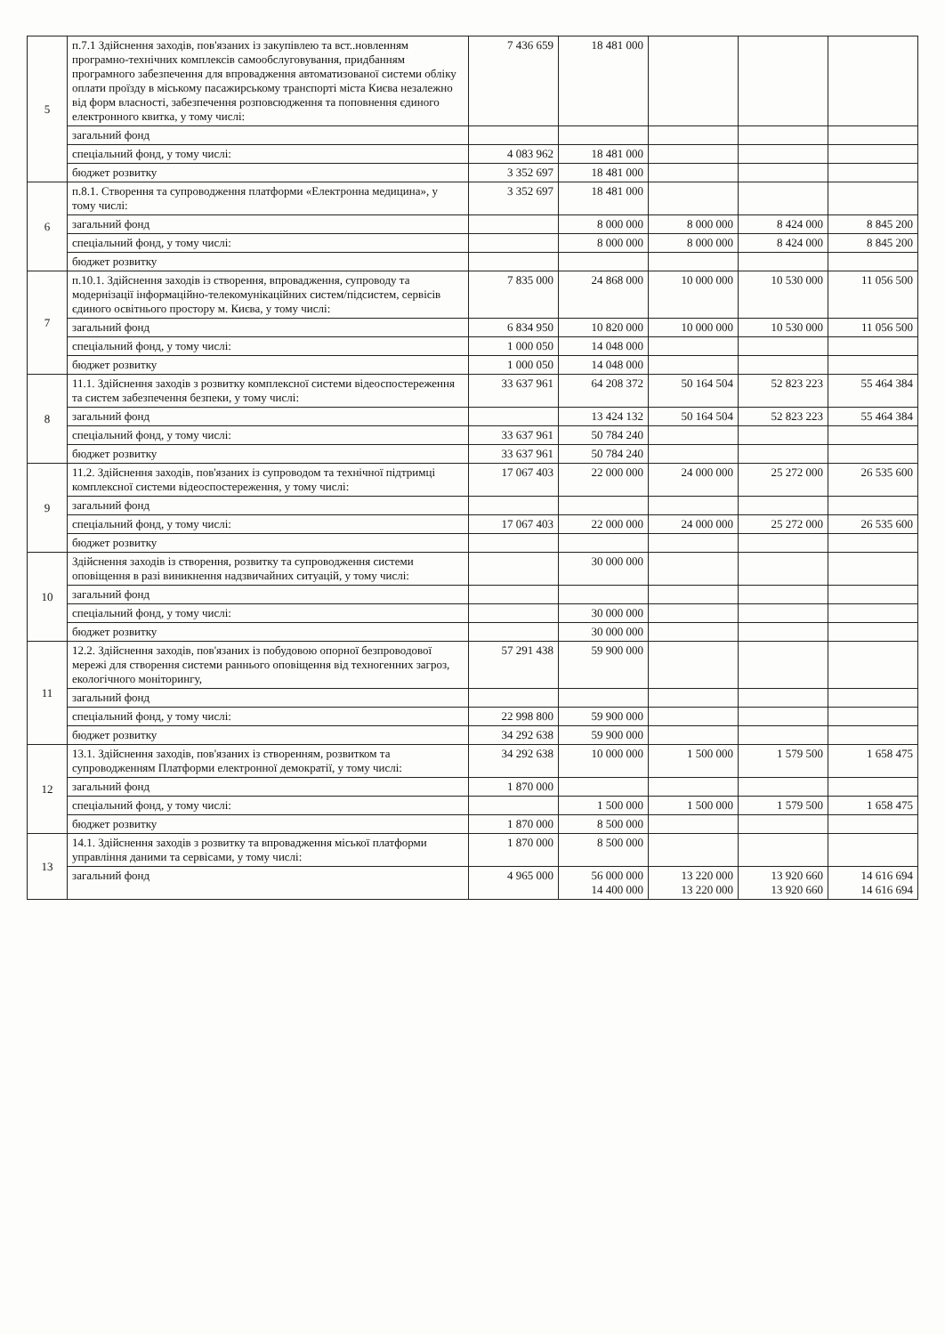| 5 | п.7.1 Здійснення заходів, пов'язаних із закупівлею та вст..новленням програмно-технічних комплексів самообслуговування, придбанням програмного забезпечення для впровадження автоматизованої системи обліку оплати проїзду в міському пасажирському транспорті міста Києва незалежно від форм власності, забезпечення розповсюдження та поповнення єдиного електронного квитка, у тому числі: | 7 436 659 | 18 481 000 | | | |
| | загальний фонд | | | | | |
| | спеціальний фонд, у тому числі: | 4 083 962 | 18 481 000 | | | |
| | бюджет розвитку | 3 352 697 | 18 481 000 | | | |
| 6 | п.8.1. Створення та супроводження платформи «Електронна медицина», у тому числі: | 3 352 697 | 18 481 000 | | | |
| | загальний фонд | | 8 000 000 | 8 000 000 | 8 424 000 | 8 845 200 |
| | спеціальний фонд, у тому числі: | | 8 000 000 | 8 000 000 | 8 424 000 | 8 845 200 |
| | бюджет розвитку | | | | | |
| 7 | п.10.1. Здійснення заходів із створення, впровадження, супроводу та модернізації інформаційно-телекомунікаційних систем/підсистем, сервісів єдиного освітнього простору м. Києва, у тому числі: | 7 835 000 | 24 868 000 | 10 000 000 | 10 530 000 | 11 056 500 |
| | загальний фонд | 6 834 950 | 10 820 000 | 10 000 000 | 10 530 000 | 11 056 500 |
| | спеціальний фонд, у тому числі: | 1 000 050 | 14 048 000 | | | |
| | бюджет розвитку | 1 000 050 | 14 048 000 | | | |
| 8 | 11.1. Здійснення заходів з розвитку комплексної системи відеоспостереження та систем забезпечення безпеки, у тому числі: | 33 637 961 | 64 208 372 | 50 164 504 | 52 823 223 | 55 464 384 |
| | загальний фонд | | 13 424 132 | 50 164 504 | 52 823 223 | 55 464 384 |
| | спеціальний фонд, у тому числі: | 33 637 961 | 50 784 240 | | | |
| | бюджет розвитку | 33 637 961 | 50 784 240 | | | |
| 9 | 11.2. Здійснення заходів, пов'язаних із супроводом та технічної підтримці комплексної системи відеоспостереження, у тому числі: | 17 067 403 | 22 000 000 | 24 000 000 | 25 272 000 | 26 535 600 |
| | загальний фонд | | | | | |
| | спеціальний фонд, у тому числі: | 17 067 403 | 22 000 000 | 24 000 000 | 25 272 000 | 26 535 600 |
| | бюджет розвитку | | | | | |
| 10 | Здійснення заходів із створення, розвитку та супроводження системи оповіщення в разі виникнення надзвичайних ситуацій, у тому числі: | | 30 000 000 | | | |
| | загальний фонд | | | | | |
| | спеціальний фонд, у тому числі: | | 30 000 000 | | | |
| | бюджет розвитку | | 30 000 000 | | | |
| 11 | 12.2. Здійснення заходів, пов'язаних із побудовою опорної безпроводової мережі для створення системи раннього оповіщення від техногенних загроз, екологічного моніторингу, | 57 291 438 | 59 900 000 | | | |
| | загальний фонд | | | | | |
| | спеціальний фонд, у тому числі: | 22 998 800 | 59 900 000 | | | |
| | бюджет розвитку | 34 292 638 | 59 900 000 | | | |
| 12 | 13.1. Здійснення заходів, пов'язаних із створенням, розвитком та супроводженням Платформи електронної демократії, у тому числі: | 34 292 638 | 10 000 000 | 1 500 000 | 1 579 500 | 1 658 475 |
| | загальний фонд | 1 870 000 | | | | |
| | спеціальний фонд, у тому числі: | | 1 500 000 | 1 500 000 | 1 579 500 | 1 658 475 |
| | бюджет розвитку | 1 870 000 | 8 500 000 | | | |
| 13 | 14.1. Здійснення заходів з розвитку та впровадження міської платформи управління даними та сервісами, у тому числі: | 1 870 000 | 8 500 000 | | | |
| | загальний фонд | 4 965 000 | 56 000 000 14 400 000 | 13 220 000 13 220 000 | 13 920 660 13 920 660 | 14 616 694 14 616 694 |